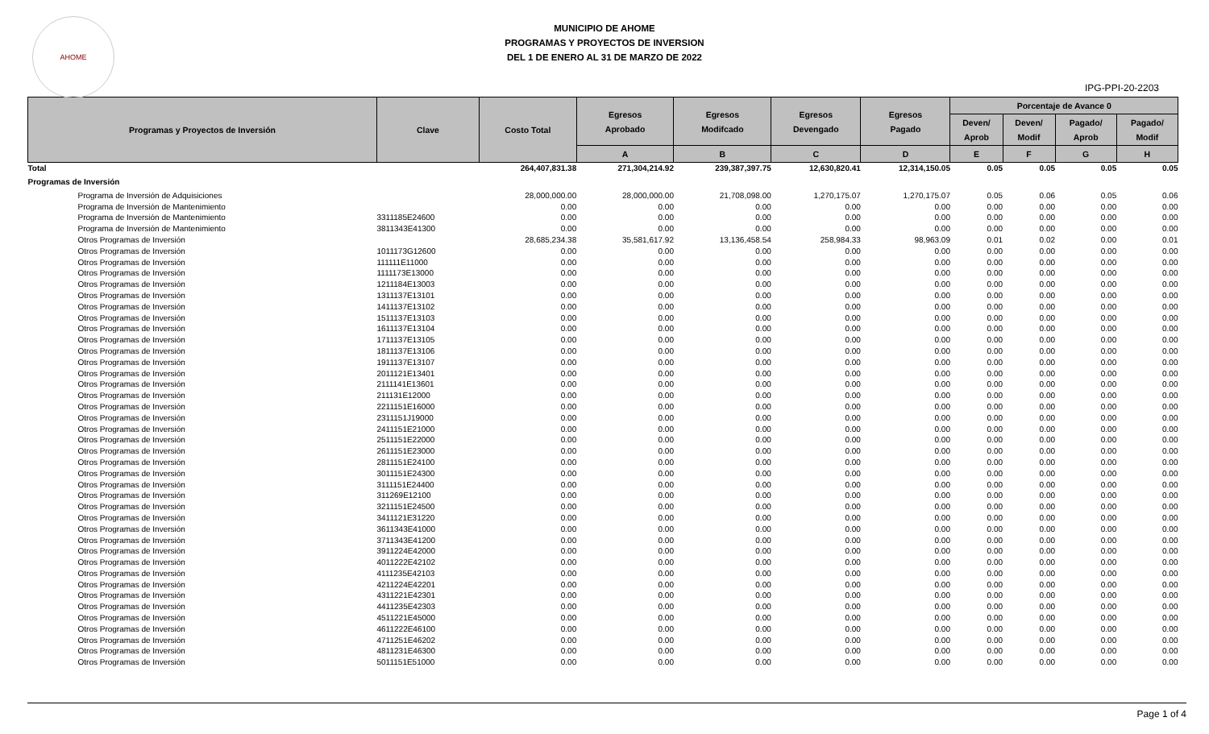AHOME
MUNICIPIO DE AHOME
PROGRAMAS Y PROYECTOS DE INVERSION
DEL 1 DE ENERO AL 31 DE MARZO DE 2022
IPG-PPI-20-2203
| Programas y Proyectos de Inversión | Clave | Costo Total | Egresos Aprobado | Egresos Modifcado | Egresos Devengado | Egresos Pagado | Porcentaje de Avance 0 | | | |
| --- | --- | --- | --- | --- | --- | --- | --- | --- | --- | --- |
| | | | | | | | Deven/ Aprob | Deven/ Modif | Pagado/ Aprob | Pagado/ Modif |
| | | | A | B | C | D | E | F | G | H |
| Total | | 264,407,831.38 | 271,304,214.92 | 239,387,397.75 | 12,630,820.41 | 12,314,150.05 | 0.05 | 0.05 | 0.05 | 0.05 |
| Programas de Inversión | | | | | | | | | | |
| Programa de Inversión de Adquisiciones | | 28,000,000.00 | 28,000,000.00 | 21,708,098.00 | 1,270,175.07 | 1,270,175.07 | 0.05 | 0.06 | 0.05 | 0.06 |
| Programa de Inversión de Mantenimiento | | 0.00 | 0.00 | 0.00 | 0.00 | 0.00 | 0.00 | 0.00 | 0.00 | 0.00 |
| Programa de Inversión de Mantenimiento | 3311185E24600 | 0.00 | 0.00 | 0.00 | 0.00 | 0.00 | 0.00 | 0.00 | 0.00 | 0.00 |
| Programa de Inversión de Mantenimiento | 3811343E41300 | 0.00 | 0.00 | 0.00 | 0.00 | 0.00 | 0.00 | 0.00 | 0.00 | 0.00 |
| Otros Programas de Inversión | | 28,685,234.38 | 35,581,617.92 | 13,136,458.54 | 258,984.33 | 98,963.09 | 0.01 | 0.02 | 0.00 | 0.01 |
| Otros Programas de Inversión | 1011173G12600 | 0.00 | 0.00 | 0.00 | 0.00 | 0.00 | 0.00 | 0.00 | 0.00 | 0.00 |
| Otros Programas de Inversión | 111111E11000 | 0.00 | 0.00 | 0.00 | 0.00 | 0.00 | 0.00 | 0.00 | 0.00 | 0.00 |
| Otros Programas de Inversión | 1111173E13000 | 0.00 | 0.00 | 0.00 | 0.00 | 0.00 | 0.00 | 0.00 | 0.00 | 0.00 |
| Otros Programas de Inversión | 1211184E13003 | 0.00 | 0.00 | 0.00 | 0.00 | 0.00 | 0.00 | 0.00 | 0.00 | 0.00 |
| Otros Programas de Inversión | 1311137E13101 | 0.00 | 0.00 | 0.00 | 0.00 | 0.00 | 0.00 | 0.00 | 0.00 | 0.00 |
| Otros Programas de Inversión | 1411137E13102 | 0.00 | 0.00 | 0.00 | 0.00 | 0.00 | 0.00 | 0.00 | 0.00 | 0.00 |
| Otros Programas de Inversión | 1511137E13103 | 0.00 | 0.00 | 0.00 | 0.00 | 0.00 | 0.00 | 0.00 | 0.00 | 0.00 |
| Otros Programas de Inversión | 1611137E13104 | 0.00 | 0.00 | 0.00 | 0.00 | 0.00 | 0.00 | 0.00 | 0.00 | 0.00 |
| Otros Programas de Inversión | 1711137E13105 | 0.00 | 0.00 | 0.00 | 0.00 | 0.00 | 0.00 | 0.00 | 0.00 | 0.00 |
| Otros Programas de Inversión | 1811137E13106 | 0.00 | 0.00 | 0.00 | 0.00 | 0.00 | 0.00 | 0.00 | 0.00 | 0.00 |
| Otros Programas de Inversión | 1911137E13107 | 0.00 | 0.00 | 0.00 | 0.00 | 0.00 | 0.00 | 0.00 | 0.00 | 0.00 |
| Otros Programas de Inversión | 2011121E13401 | 0.00 | 0.00 | 0.00 | 0.00 | 0.00 | 0.00 | 0.00 | 0.00 | 0.00 |
| Otros Programas de Inversión | 2111141E13601 | 0.00 | 0.00 | 0.00 | 0.00 | 0.00 | 0.00 | 0.00 | 0.00 | 0.00 |
| Otros Programas de Inversión | 211131E12000 | 0.00 | 0.00 | 0.00 | 0.00 | 0.00 | 0.00 | 0.00 | 0.00 | 0.00 |
| Otros Programas de Inversión | 2211151E16000 | 0.00 | 0.00 | 0.00 | 0.00 | 0.00 | 0.00 | 0.00 | 0.00 | 0.00 |
| Otros Programas de Inversión | 2311151J19000 | 0.00 | 0.00 | 0.00 | 0.00 | 0.00 | 0.00 | 0.00 | 0.00 | 0.00 |
| Otros Programas de Inversión | 2411151E21000 | 0.00 | 0.00 | 0.00 | 0.00 | 0.00 | 0.00 | 0.00 | 0.00 | 0.00 |
| Otros Programas de Inversión | 2511151E22000 | 0.00 | 0.00 | 0.00 | 0.00 | 0.00 | 0.00 | 0.00 | 0.00 | 0.00 |
| Otros Programas de Inversión | 2611151E23000 | 0.00 | 0.00 | 0.00 | 0.00 | 0.00 | 0.00 | 0.00 | 0.00 | 0.00 |
| Otros Programas de Inversión | 2811151E24100 | 0.00 | 0.00 | 0.00 | 0.00 | 0.00 | 0.00 | 0.00 | 0.00 | 0.00 |
| Otros Programas de Inversión | 3011151E24300 | 0.00 | 0.00 | 0.00 | 0.00 | 0.00 | 0.00 | 0.00 | 0.00 | 0.00 |
| Otros Programas de Inversión | 3111151E24400 | 0.00 | 0.00 | 0.00 | 0.00 | 0.00 | 0.00 | 0.00 | 0.00 | 0.00 |
| Otros Programas de Inversión | 311269E12100 | 0.00 | 0.00 | 0.00 | 0.00 | 0.00 | 0.00 | 0.00 | 0.00 | 0.00 |
| Otros Programas de Inversión | 3211151E24500 | 0.00 | 0.00 | 0.00 | 0.00 | 0.00 | 0.00 | 0.00 | 0.00 | 0.00 |
| Otros Programas de Inversión | 3411121E31220 | 0.00 | 0.00 | 0.00 | 0.00 | 0.00 | 0.00 | 0.00 | 0.00 | 0.00 |
| Otros Programas de Inversión | 3611343E41000 | 0.00 | 0.00 | 0.00 | 0.00 | 0.00 | 0.00 | 0.00 | 0.00 | 0.00 |
| Otros Programas de Inversión | 3711343E41200 | 0.00 | 0.00 | 0.00 | 0.00 | 0.00 | 0.00 | 0.00 | 0.00 | 0.00 |
| Otros Programas de Inversión | 3911224E42000 | 0.00 | 0.00 | 0.00 | 0.00 | 0.00 | 0.00 | 0.00 | 0.00 | 0.00 |
| Otros Programas de Inversión | 4011222E42102 | 0.00 | 0.00 | 0.00 | 0.00 | 0.00 | 0.00 | 0.00 | 0.00 | 0.00 |
| Otros Programas de Inversión | 4111235E42103 | 0.00 | 0.00 | 0.00 | 0.00 | 0.00 | 0.00 | 0.00 | 0.00 | 0.00 |
| Otros Programas de Inversión | 4211224E42201 | 0.00 | 0.00 | 0.00 | 0.00 | 0.00 | 0.00 | 0.00 | 0.00 | 0.00 |
| Otros Programas de Inversión | 4311221E42301 | 0.00 | 0.00 | 0.00 | 0.00 | 0.00 | 0.00 | 0.00 | 0.00 | 0.00 |
| Otros Programas de Inversión | 4411235E42303 | 0.00 | 0.00 | 0.00 | 0.00 | 0.00 | 0.00 | 0.00 | 0.00 | 0.00 |
| Otros Programas de Inversión | 4511221E45000 | 0.00 | 0.00 | 0.00 | 0.00 | 0.00 | 0.00 | 0.00 | 0.00 | 0.00 |
| Otros Programas de Inversión | 4611222E46100 | 0.00 | 0.00 | 0.00 | 0.00 | 0.00 | 0.00 | 0.00 | 0.00 | 0.00 |
| Otros Programas de Inversión | 4711251E46202 | 0.00 | 0.00 | 0.00 | 0.00 | 0.00 | 0.00 | 0.00 | 0.00 | 0.00 |
| Otros Programas de Inversión | 4811231E46300 | 0.00 | 0.00 | 0.00 | 0.00 | 0.00 | 0.00 | 0.00 | 0.00 | 0.00 |
| Otros Programas de Inversión | 5011151E51000 | 0.00 | 0.00 | 0.00 | 0.00 | 0.00 | 0.00 | 0.00 | 0.00 | 0.00 |
Page 1 of 4